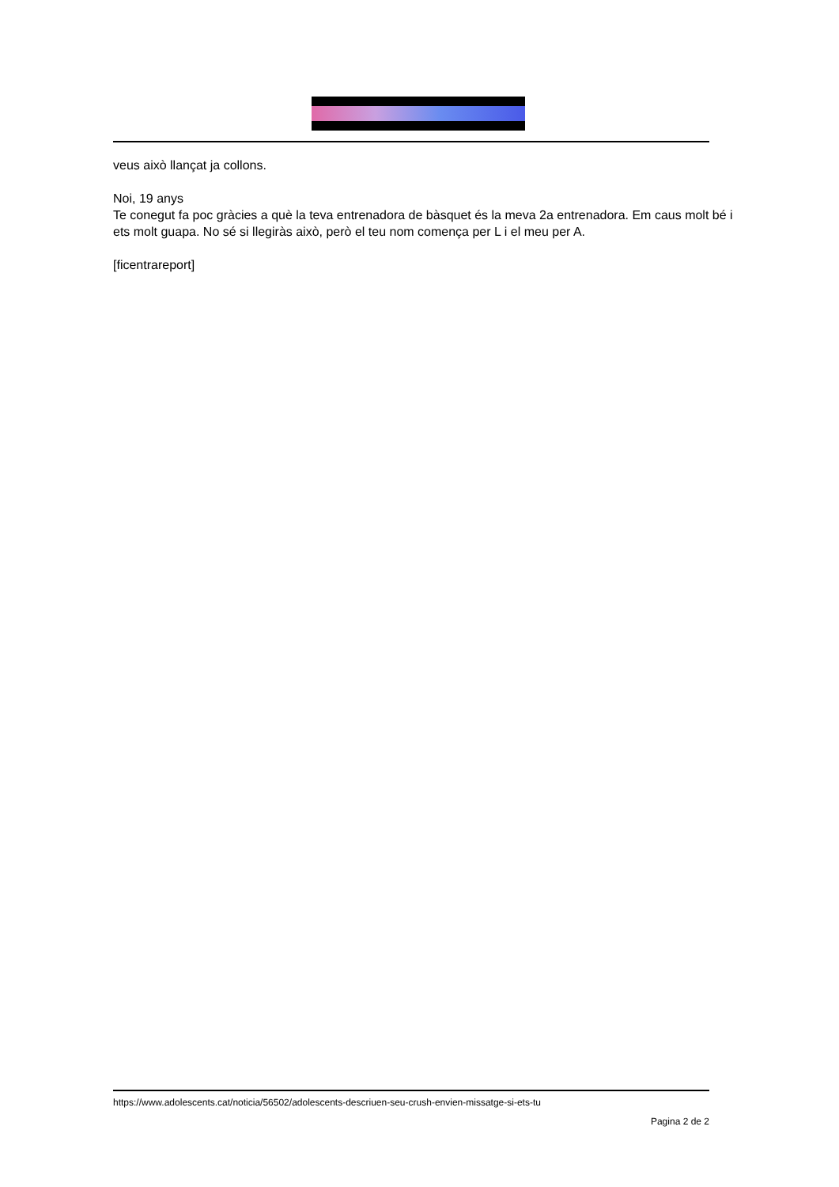veus això llançat ja collons.
Noi, 19 anys
Te conegut fa poc gràcies a què la teva entrenadora de bàsquet és la meva 2a entrenadora. Em caus molt bé i ets molt guapa. No sé si llegiràs això, però el teu nom comença per L i el meu per A.
[ficentrareport]
https://www.adolescents.cat/noticia/56502/adolescents-descriuen-seu-crush-envien-missatge-si-ets-tu
Pagina 2 de 2